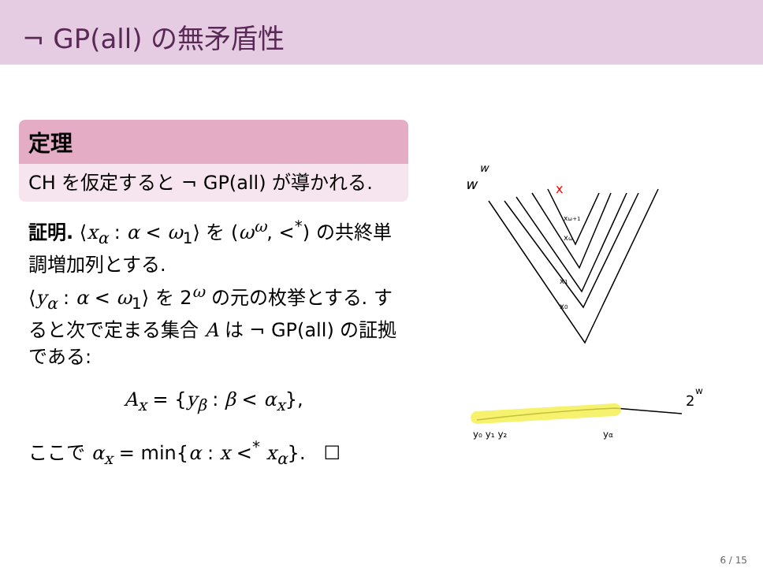¬ GP(all) の無矛盾性
定理
CH を仮定すると ¬ GP(all) が導かれる.
証明. ⟨x<sub>α</sub> : α < ω<sub>1</sub>⟩ を (ω<sup>ω</sup>, <<sup>*</sup>) の共終単調増加列とする.
⟨y<sub>α</sub> : α < ω<sub>1</sub>⟩ を 2<sup>ω</sup> の元の枚挙とする. すると次で定まる集合 A は ¬ GP(all) の証拠である:
A<sub>x</sub> = {y<sub>β</sub> : β < α<sub>x</sub>},
ここで α<sub>x</sub> = min{α : x <<sup>*</sup> x<sub>α</sub>}. ☐
w
w
x
xω+1
xω
x1
x0
y₀ y₁ y₂
yα
2
w
6 / 15